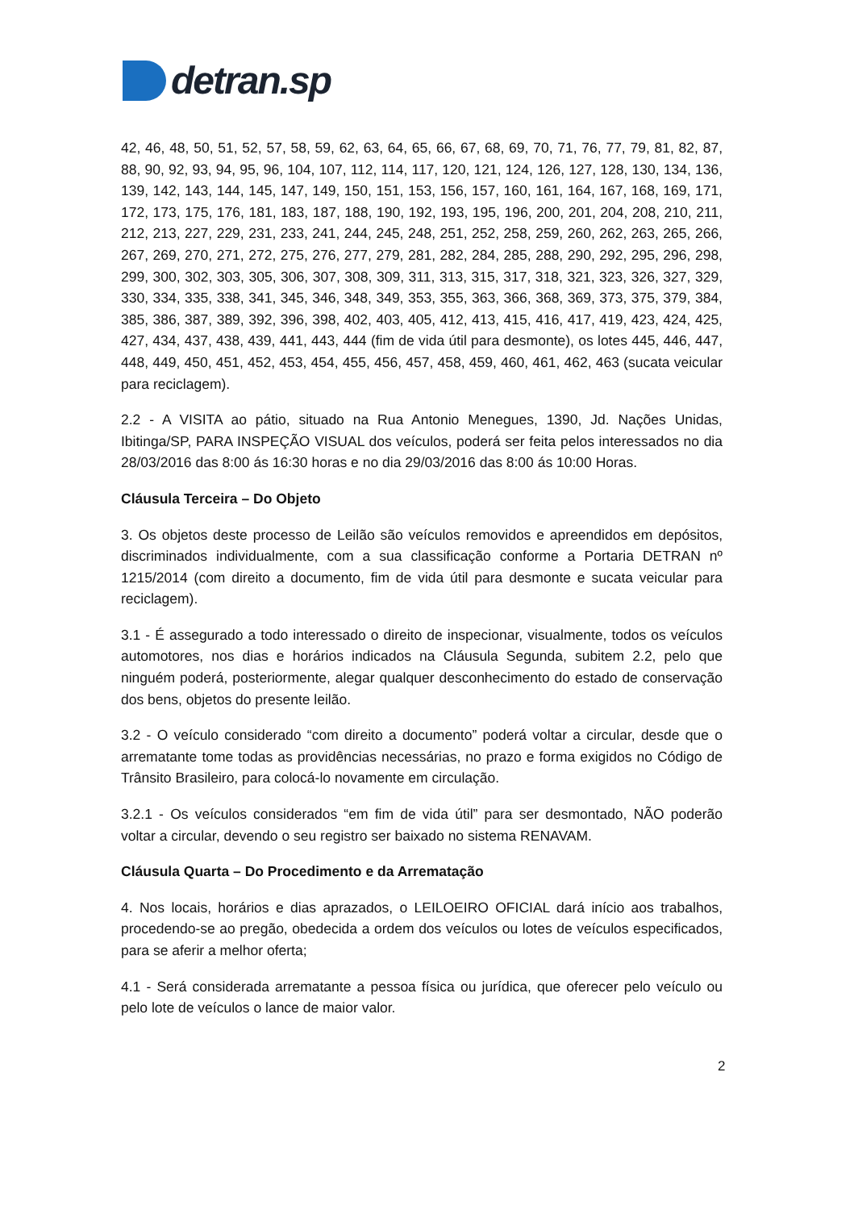detran.sp
42, 46, 48, 50, 51, 52, 57, 58, 59, 62, 63, 64, 65, 66, 67, 68, 69, 70, 71, 76, 77, 79, 81, 82, 87, 88, 90, 92, 93, 94, 95, 96, 104, 107, 112, 114, 117, 120, 121, 124, 126, 127, 128, 130, 134, 136, 139, 142, 143, 144, 145, 147, 149, 150, 151, 153, 156, 157, 160, 161, 164, 167, 168, 169, 171, 172, 173, 175, 176, 181, 183, 187, 188, 190, 192, 193, 195, 196, 200, 201, 204, 208, 210, 211, 212, 213, 227, 229, 231, 233, 241, 244, 245, 248, 251, 252, 258, 259, 260, 262, 263, 265, 266, 267, 269, 270, 271, 272, 275, 276, 277, 279, 281, 282, 284, 285, 288, 290, 292, 295, 296, 298, 299, 300, 302, 303, 305, 306, 307, 308, 309, 311, 313, 315, 317, 318, 321, 323, 326, 327, 329, 330, 334, 335, 338, 341, 345, 346, 348, 349, 353, 355, 363, 366, 368, 369, 373, 375, 379, 384, 385, 386, 387, 389, 392, 396, 398, 402, 403, 405, 412, 413, 415, 416, 417, 419, 423, 424, 425, 427, 434, 437, 438, 439, 441, 443, 444 (fim de vida útil para desmonte), os lotes 445, 446, 447, 448, 449, 450, 451, 452, 453, 454, 455, 456, 457, 458, 459, 460, 461, 462, 463 (sucata veicular para reciclagem).
2.2 - A VISITA ao pátio, situado na Rua Antonio Menegues, 1390, Jd. Nações Unidas, Ibitinga/SP, PARA INSPEÇÃO VISUAL dos veículos, poderá ser feita pelos interessados no dia 28/03/2016 das 8:00 ás 16:30 horas e no dia 29/03/2016 das 8:00 ás 10:00 Horas.
Cláusula Terceira – Do Objeto
3. Os objetos deste processo de Leilão são veículos removidos e apreendidos em depósitos, discriminados individualmente, com a sua classificação conforme a Portaria DETRAN nº 1215/2014 (com direito a documento, fim de vida útil para desmonte e sucata veicular para reciclagem).
3.1 - É assegurado a todo interessado o direito de inspecionar, visualmente, todos os veículos automotores, nos dias e horários indicados na Cláusula Segunda, subitem 2.2, pelo que ninguém poderá, posteriormente, alegar qualquer desconhecimento do estado de conservação dos bens, objetos do presente leilão.
3.2 - O veículo considerado “com direito a documento” poderá voltar a circular, desde que o arrematante tome todas as providências necessárias, no prazo e forma exigidos no Código de Trânsito Brasileiro, para colocá-lo novamente em circulação.
3.2.1 - Os veículos considerados “em fim de vida útil” para ser desmontado, NÃO poderão voltar a circular, devendo o seu registro ser baixado no sistema RENAVAM.
Cláusula Quarta – Do Procedimento e da Arrematação
4. Nos locais, horários e dias aprazados, o LEILOEIRO OFICIAL dará início aos trabalhos, procedendo-se ao pregão, obedecida a ordem dos veículos ou lotes de veículos especificados, para se aferir a melhor oferta;
4.1 - Será considerada arrematante a pessoa física ou jurídica, que oferecer pelo veículo ou pelo lote de veículos o lance de maior valor.
2